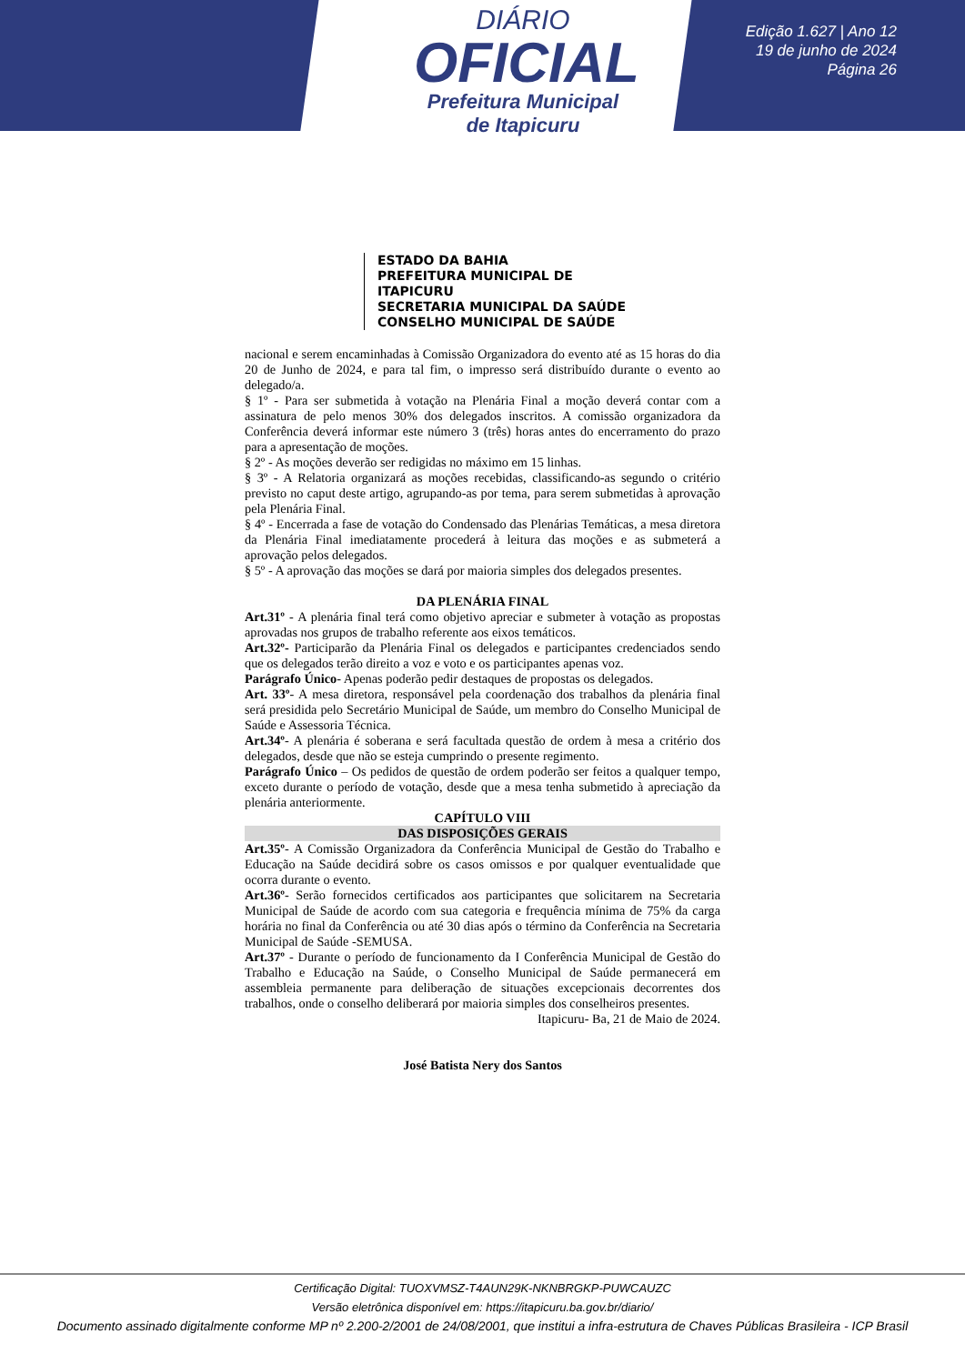DIÁRIO
OFICIAL
Prefeitura Municipal
de Itapicuru
Edição 1.627 | Ano 12
19 de junho de 2024
Página 26
ESTADO DA BAHIA
PREFEITURA MUNICIPAL DE ITAPICURU
SECRETARIA MUNICIPAL DA SAÚDE
CONSELHO MUNICIPAL DE SAÚDE
nacional e serem encaminhadas à Comissão Organizadora do evento até as 15 horas do dia 20 de Junho de 2024, e para tal fim, o impresso será distribuído durante o evento ao delegado/a.
§ 1º - Para ser submetida à votação na Plenária Final a moção deverá contar com a assinatura de pelo menos 30% dos delegados inscritos. A comissão organizadora da Conferência deverá informar este número 3 (três) horas antes do encerramento do prazo para a apresentação de moções.
§ 2º - As moções deverão ser redigidas no máximo em 15 linhas.
§ 3º - A Relatoria organizará as moções recebidas, classificando-as segundo o critério previsto no caput deste artigo, agrupando-as por tema, para serem submetidas à aprovação pela Plenária Final.
§ 4º - Encerrada a fase de votação do Condensado das Plenárias Temáticas, a mesa diretora da Plenária Final imediatamente procederá à leitura das moções e as submeterá a aprovação pelos delegados.
§ 5º - A aprovação das moções se dará por maioria simples dos delegados presentes.
DA PLENÁRIA FINAL
Art.31º - A plenária final terá como objetivo apreciar e submeter à votação as propostas aprovadas nos grupos de trabalho referente aos eixos temáticos.
Art.32º- Participarão da Plenária Final os delegados e participantes credenciados sendo que os delegados terão direito a voz e voto e os participantes apenas voz.
Parágrafo Único- Apenas poderão pedir destaques de propostas os delegados.
Art. 33º- A mesa diretora, responsável pela coordenação dos trabalhos da plenária final será presidida pelo Secretário Municipal de Saúde, um membro do Conselho Municipal de Saúde e Assessoria Técnica.
Art.34º- A plenária é soberana e será facultada questão de ordem à mesa a critério dos delegados, desde que não se esteja cumprindo o presente regimento.
Parágrafo Único – Os pedidos de questão de ordem poderão ser feitos a qualquer tempo, exceto durante o período de votação, desde que a mesa tenha submetido à apreciação da plenária anteriormente.
CAPÍTULO VIII
DAS DISPOSIÇÕES GERAIS
Art.35º- A Comissão Organizadora da Conferência Municipal de Gestão do Trabalho e Educação na Saúde decidirá sobre os casos omissos e por qualquer eventualidade que ocorra durante o evento.
Art.36º- Serão fornecidos certificados aos participantes que solicitarem na Secretaria Municipal de Saúde de acordo com sua categoria e frequência mínima de 75% da carga horária no final da Conferência ou até 30 dias após o término da Conferência na Secretaria Municipal de Saúde -SEMUSA.
Art.37º - Durante o período de funcionamento da I Conferência Municipal de Gestão do Trabalho e Educação na Saúde, o Conselho Municipal de Saúde permanecerá em assembleia permanente para deliberação de situações excepcionais decorrentes dos trabalhos, onde o conselho deliberará por maioria simples dos conselheiros presentes.
Itapicuru- Ba, 21 de Maio de 2024.
José Batista Nery dos Santos
Certificação Digital: TUOXVMSZ-T4AUN29K-NKNBRGKP-PUWCAUZC
Versão eletrônica disponível em: https://itapicuru.ba.gov.br/diario/
Documento assinado digitalmente conforme MP nº 2.200-2/2001 de 24/08/2001, que institui a infra-estrutura de Chaves Públicas Brasileira - ICP Brasil